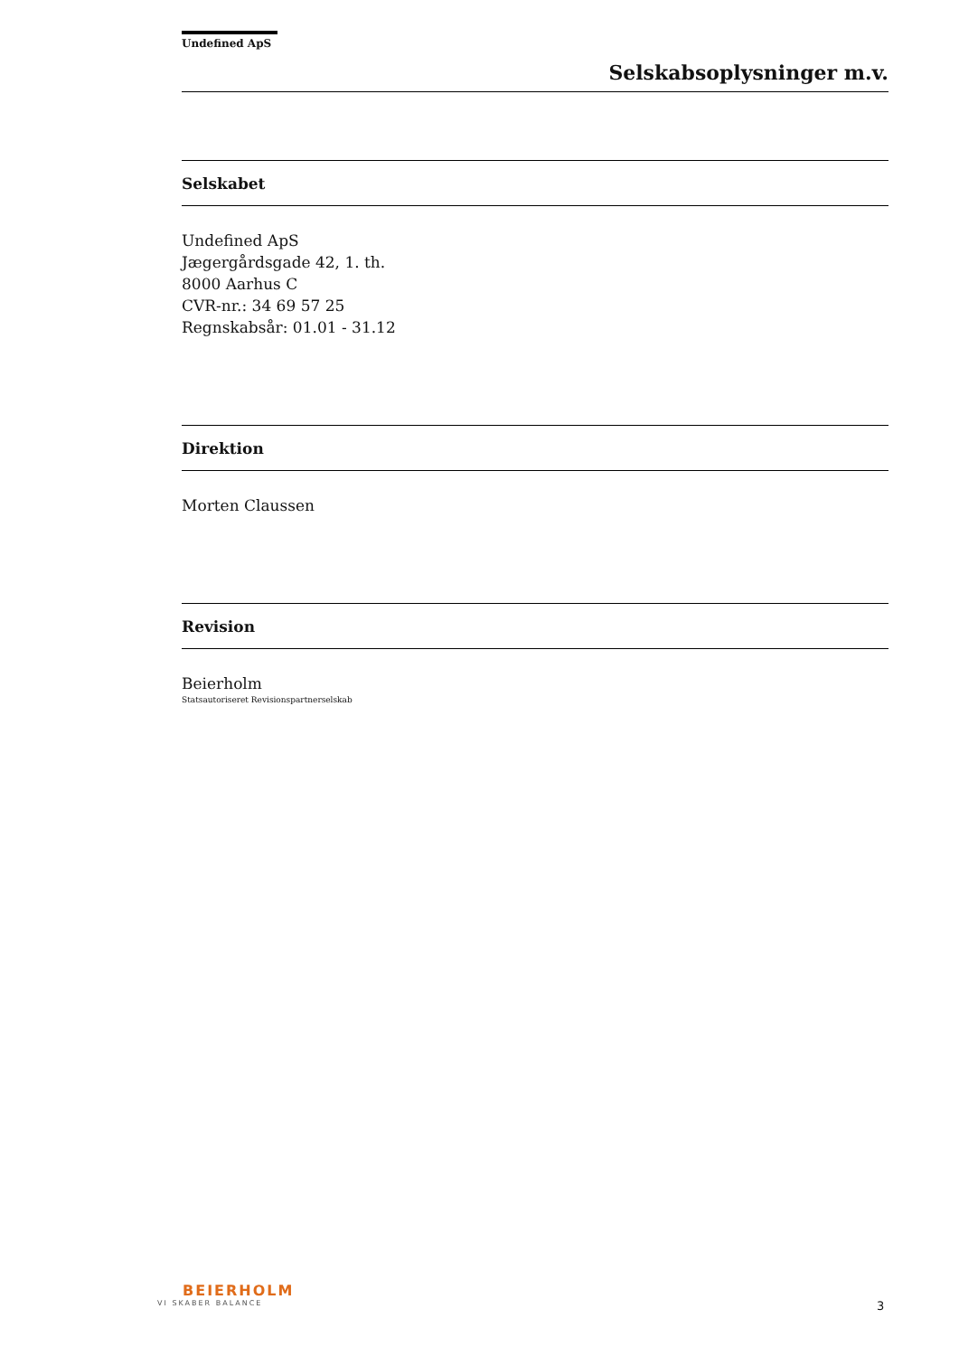Undefined ApS
Selskabsoplysninger m.v.
Selskabet
Undefined ApS
Jægergårdsgade 42, 1. th.
8000 Aarhus C
CVR-nr.: 34 69 57 25
Regnskabsår: 01.01 - 31.12
Direktion
Morten Claussen
Revision
Beierholm
Statsautoriseret Revisionspartnerselskab
BEIERHOLM
VI SKABER BALANCE
3